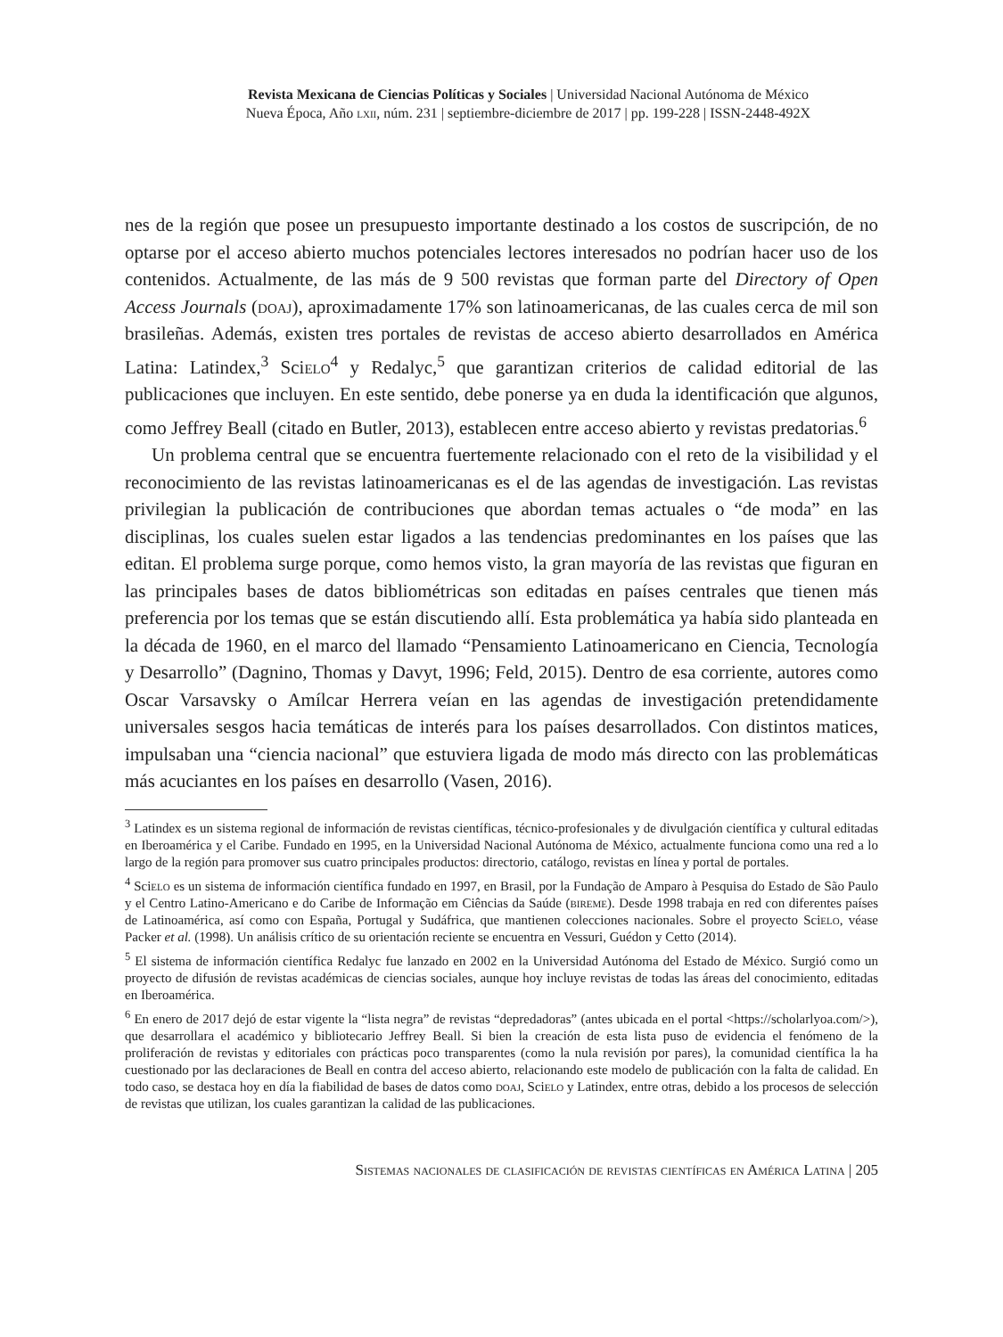Revista Mexicana de Ciencias Políticas y Sociales | Universidad Nacional Autónoma de México
Nueva Época, Año lxii, núm. 231 | septiembre-diciembre de 2017 | pp. 199-228 | ISSN-2448-492X
nes de la región que posee un presupuesto importante destinado a los costos de suscripción, de no optarse por el acceso abierto muchos potenciales lectores interesados no podrían hacer uso de los contenidos. Actualmente, de las más de 9 500 revistas que forman parte del Directory of Open Access Journals (doaj), aproximadamente 17% son latinoamericanas, de las cuales cerca de mil son brasileñas. Además, existen tres portales de revistas de acceso abierto desarrollados en América Latina: Latindex,<sup>3</sup> Scielo<sup>4</sup> y Redalyc,<sup>5</sup> que garantizan criterios de calidad editorial de las publicaciones que incluyen. En este sentido, debe ponerse ya en duda la identificación que algunos, como Jeffrey Beall (citado en Butler, 2013), establecen entre acceso abierto y revistas predatorias.<sup>6</sup>
Un problema central que se encuentra fuertemente relacionado con el reto de la visibilidad y el reconocimiento de las revistas latinoamericanas es el de las agendas de investigación. Las revistas privilegian la publicación de contribuciones que abordan temas actuales o “de moda” en las disciplinas, los cuales suelen estar ligados a las tendencias predominantes en los países que las editan. El problema surge porque, como hemos visto, la gran mayoría de las revistas que figuran en las principales bases de datos bibliométricas son editadas en países centrales que tienen más preferencia por los temas que se están discutiendo allí. Esta problemática ya había sido planteada en la década de 1960, en el marco del llamado “Pensamiento Latinoamericano en Ciencia, Tecnología y Desarrollo” (Dagnino, Thomas y Davyt, 1996; Feld, 2015). Dentro de esa corriente, autores como Oscar Varsavsky o Amílcar Herrera veían en las agendas de investigación pretendidamente universales sesgos hacia temáticas de interés para los países desarrollados. Con distintos matices, impulsaban una “ciencia nacional” que estuviera ligada de modo más directo con las problemáticas más acuciantes en los países en desarrollo (Vasen, 2016).
<sup>3</sup> Latindex es un sistema regional de información de revistas científicas, técnico-profesionales y de divulgación científica y cultural editadas en Iberoamérica y el Caribe. Fundado en 1995, en la Universidad Nacional Autónoma de México, actualmente funciona como una red a lo largo de la región para promover sus cuatro principales productos: directorio, catálogo, revistas en línea y portal de portales.
<sup>4</sup> Scielo es un sistema de información científica fundado en 1997, en Brasil, por la Fundação de Amparo à Pesquisa do Estado de São Paulo y el Centro Latino-Americano e do Caribe de Informação em Ciências da Saúde (bireme). Desde 1998 trabaja en red con diferentes países de Latinoamérica, así como con España, Portugal y Sudáfrica, que mantienen colecciones nacionales. Sobre el proyecto Scielo, véase Packer et al. (1998). Un análisis crítico de su orientación reciente se encuentra en Vessuri, Guédon y Cetto (2014).
<sup>5</sup> El sistema de información científica Redalyc fue lanzado en 2002 en la Universidad Autónoma del Estado de México. Surgió como un proyecto de difusión de revistas académicas de ciencias sociales, aunque hoy incluye revistas de todas las áreas del conocimiento, editadas en Iberoamérica.
<sup>6</sup> En enero de 2017 dejó de estar vigente la “lista negra” de revistas “depredadoras” (antes ubicada en el portal <https://scholarlyoa.com/>), que desarrollara el académico y bibliotecario Jeffrey Beall. Si bien la creación de esta lista puso de evidencia el fenómeno de la proliferación de revistas y editoriales con prácticas poco transparentes (como la nula revisión por pares), la comunidad científica la ha cuestionado por las declaraciones de Beall en contra del acceso abierto, relacionando este modelo de publicación con la falta de calidad. En todo caso, se destaca hoy en día la fiabilidad de bases de datos como doaj, Scielo y Latindex, entre otras, debido a los procesos de selección de revistas que utilizan, los cuales garantizan la calidad de las publicaciones.
Sistemas nacionales de clasificación de revistas científicas en América Latina | 205